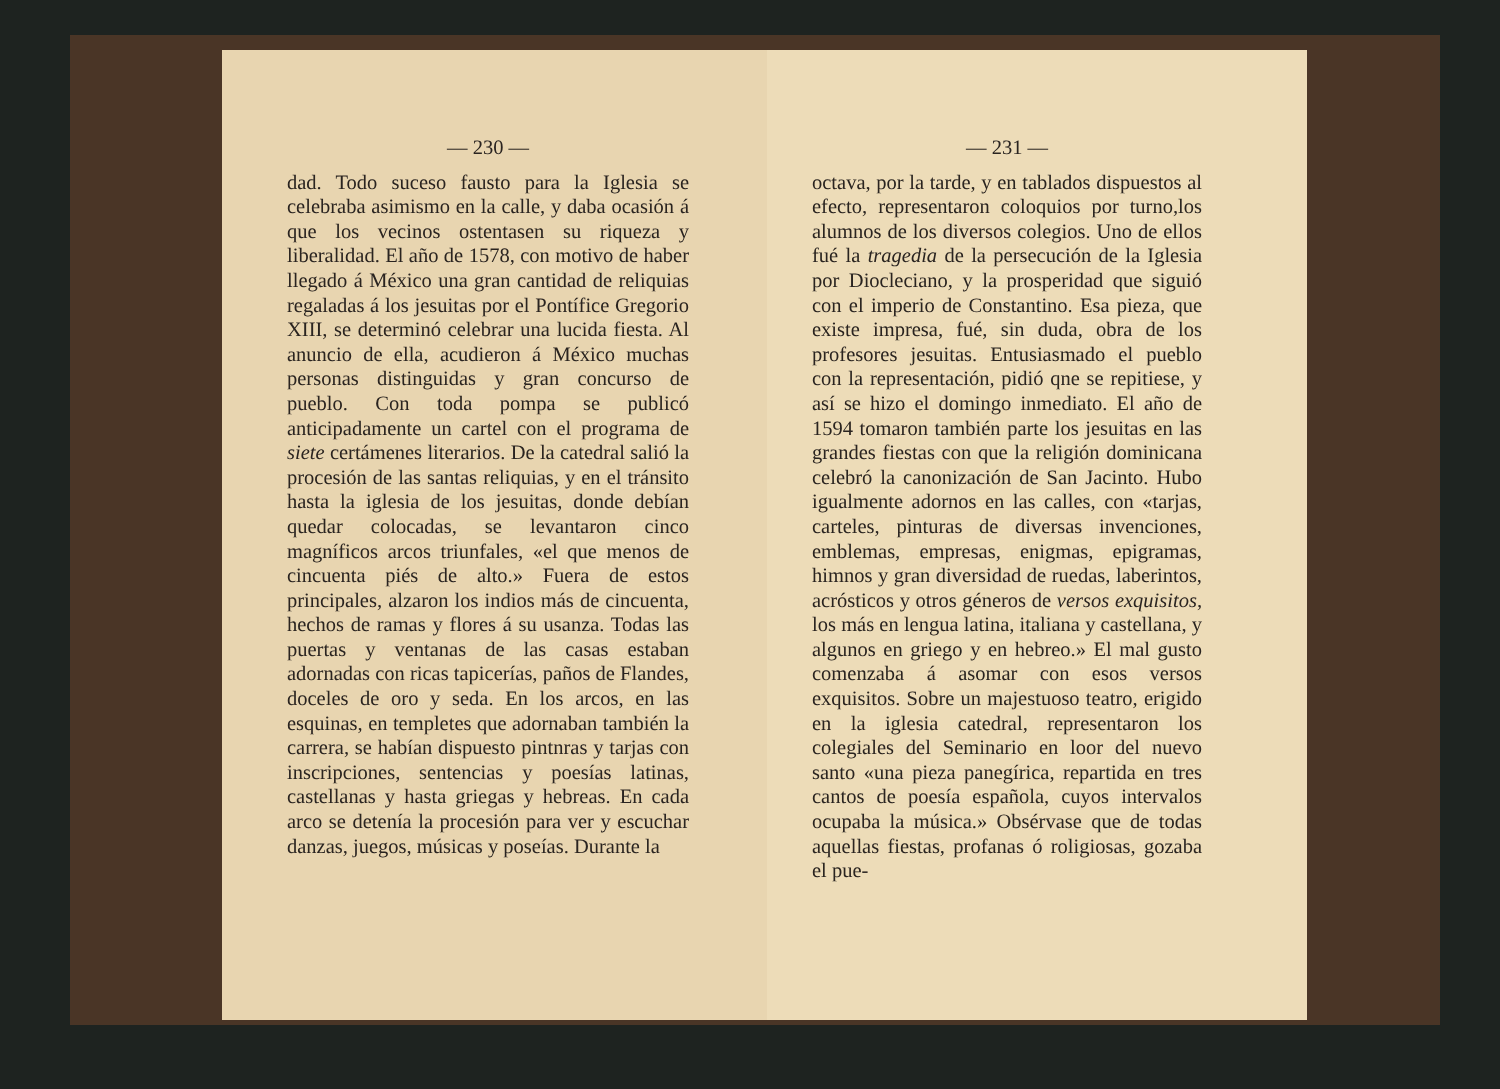— 230 —
dad. Todo suceso fausto para la Iglesia se celebraba asimismo en la calle, y daba ocasión á que los vecinos ostentasen su riqueza y liberalidad. El año de 1578, con motivo de haber llegado á México una gran cantidad de reliquias regaladas á los jesuitas por el Pontífice Gregorio XIII, se determinó celebrar una lucida fiesta. Al anuncio de ella, acudieron á México muchas personas distinguidas y gran concurso de pueblo. Con toda pompa se publicó anticipadamente un cartel con el programa de siete certámenes literarios. De la catedral salió la procesión de las santas reliquias, y en el tránsito hasta la iglesia de los jesuitas, donde debían quedar colocadas, se levantaron cinco magníficos arcos triunfales, «el que menos de cincuenta piés de alto.» Fuera de estos principales, alzaron los indios más de cincuenta, hechos de ramas y flores á su usanza. Todas las puertas y ventanas de las casas estaban adornadas con ricas tapicerías, paños de Flandes, doceles de oro y seda. En los arcos, en las esquinas, en templetes que adornaban también la carrera, se habían dispuesto pintnras y tarjas con inscripciones, sentencias y poesías latinas, castellanas y hasta griegas y hebreas. En cada arco se detenía la procesión para ver y escuchar danzas, juegos, músicas y poseías. Durante la
— 231 —
octava, por la tarde, y en tablados dispuestos al efecto, representaron coloquios por turno,los alumnos de los diversos colegios. Uno de ellos fué la tragedia de la persecución de la Iglesia por Diocleciano, y la prosperidad que siguió con el imperio de Constantino. Esa pieza, que existe impresa, fué, sin duda, obra de los profesores jesuitas. Entusiasmado el pueblo con la representación, pidió qne se repitiese, y así se hizo el domingo inmediato. El año de 1594 tomaron también parte los jesuitas en las grandes fiestas con que la religión dominicana celebró la canonización de San Jacinto. Hubo igualmente adornos en las calles, con «tarjas, carteles, pinturas de diversas invenciones, emblemas, empresas, enigmas, epigramas, himnos y gran diversidad de ruedas, laberintos, acrósticos y otros géneros de versos exquisitos, los más en lengua latina, italiana y castellana, y algunos en griego y en hebreo.» El mal gusto comenzaba á asomar con esos versos exquisitos. Sobre un majestuoso teatro, erigido en la iglesia catedral, representaron los colegiales del Seminario en loor del nuevo santo «una pieza panegírica, repartida en tres cantos de poesía española, cuyos intervalos ocupaba la música.» Obsérvase que de todas aquellas fiestas, profanas ó roligiosas, gozaba el pue-